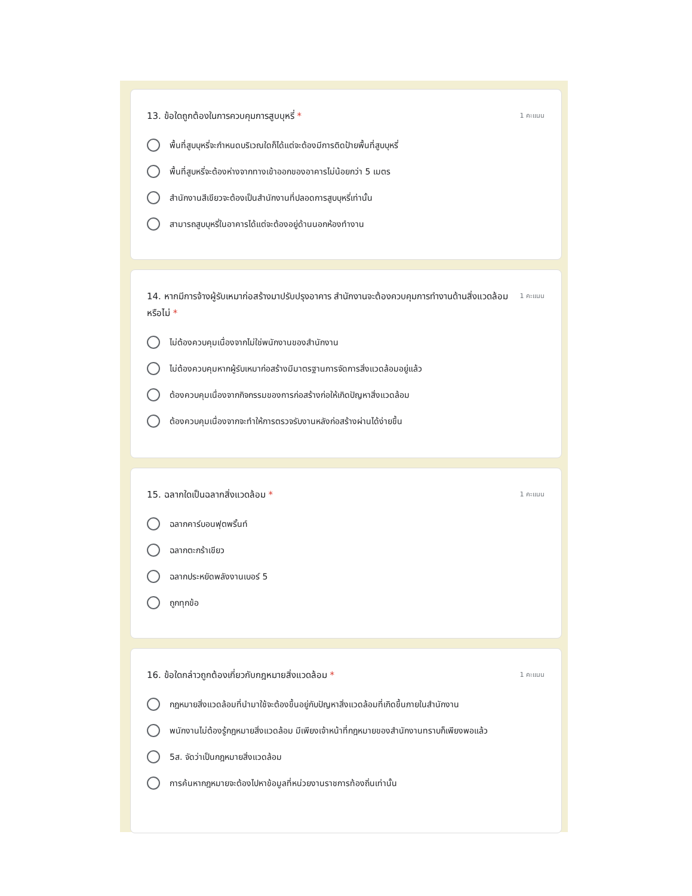13. ข้อใดถูกต้องในการควบคุมการสูบบุหรี่ * 1 คะแนน
พื้นที่สูบบุหรี่จะกำหนดบริเวณใดก็ได้แต่จะต้องมีการติดป้ายพื้นที่สูบบุหรี่
พื้นที่สูบหรี่จะต้องห่างจากทางเข้าออกของอาคารไม่น้อยกว่า 5 เมตร
สำนักงานสีเขียวจะต้องเป็นสำนักงานที่ปลอดการสูบบุหรี่เท่านั้น
สามารถสูบบุหรี่ในอาคารได้แต่จะต้องอยู่ด้านนอกห้องทำงาน
14. หากมีการจ้างผู้รับเหมาก่อสร้างมาปรับปรุงอาคาร สำนักงานจะต้องควบคุมการทำงานด้านสิ่งแวดล้อมหรือไม่ * 1 คะแนน
ไม่ต้องควบคุมเนื่องจากไม่ใช่พนักงานของสำนักงาน
ไม่ต้องควบคุมหากผู้รับเหมาก่อสร้างมีมาตรฐานการจัดการสิ่งแวดล้อมอยู่แล้ว
ต้องควบคุมเนื่องจากกิจกรรมของการก่อสร้างก่อให้เกิดปัญหาสิ่งแวดล้อม
ต้องควบคุมเนื่องจากจะทำให้การตรวจรับงานหลังก่อสร้างผ่านได้ง่ายขึ้น
15. ฉลากใดเป็นฉลากสิ่งแวดล้อม * 1 คะแนน
ฉลากคาร์บอนฟุตพริ้นท์
ฉลากตะกร้าเขียว
ฉลากประหยัดพลังงานเบอร์ 5
ถูกทุกข้อ
16. ข้อใดกล่าวถูกต้องเกี่ยวกับกฎหมายสิ่งแวดล้อม * 1 คะแนน
กฎหมายสิ่งแวดล้อมที่นำมาใช้จะต้องขึ้นอยู่กับปัญหาสิ่งแวดล้อมที่เกิดขึ้นภายในสำนักงาน
พนักงานไม่ต้องรู้กฎหมายสิ่งแวดล้อม มีเพียงเจ้าหน้าที่กฎหมายของสำนักงานทราบก็เพียงพอแล้ว
5ส. จัดว่าเป็นกฎหมายสิ่งแวดล้อม
การค้นหากฎหมายจะต้องไปหาข้อมูลที่หน่วยงานราชการท้องถิ่นเท่านั้น